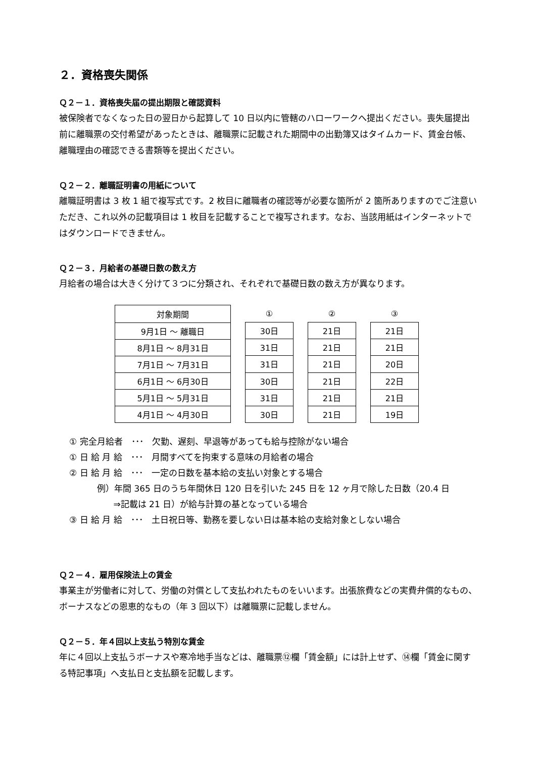２．資格喪失関係
Ｑ２－１．資格喪失届の提出期限と確認資料
被保険者でなくなった日の翌日から起算して 10 日以内に管轄のハローワークへ提出ください。喪失届提出前に離職票の交付希望があったときは、離職票に記載された期間中の出勤簿又はタイムカード、賃金台帳、離職理由の確認できる書類等を提出ください。
Ｑ２－２．離職証明書の用紙について
離職証明書は 3 枚 1 組で複写式です。2 枚目に離職者の確認等が必要な箇所が 2 箇所ありますのでご注意いただき、これ以外の記載項目は 1 枚目を記載することで複写されます。なお、当該用紙はインターネットではダウンロードできません。
Ｑ２－３．月給者の基礎日数の数え方
月給者の場合は大きく分けて３つに分類され、それぞれで基礎日数の数え方が異なります。
| 対象期間 |
| --- |
| 9月1日 ～ 離職日 |
| 8月1日 ～ 8月31日 |
| 7月1日 ～ 7月31日 |
| 6月1日 ～ 6月30日 |
| 5月1日 ～ 5月31日 |
| 4月1日 ～ 4月30日 |
| ① |
| --- |
| 30日 |
| 31日 |
| 31日 |
| 30日 |
| 31日 |
| 30日 |
| ② |
| --- |
| 21日 |
| 21日 |
| 21日 |
| 21日 |
| 21日 |
| 21日 |
| ③ |
| --- |
| 21日 |
| 21日 |
| 20日 |
| 22日 |
| 21日 |
| 19日 |
① 完全月給者　･･･　欠勤、遅刻、早退等があっても給与控除がない場合
① 日 給 月 給　･･･　月間すべてを拘束する意味の月給者の場合
② 日 給 月 給　･･･　一定の日数を基本給の支払い対象とする場合
例）年間 365 日のうち年間休日 120 日を引いた 245 日を 12 ヶ月で除した日数（20.4 日
⇒記載は 21 日）が給与計算の基となっている場合
③ 日 給 月 給　･･･　土日祝日等、勤務を要しない日は基本給の支給対象としない場合
Ｑ２－４．雇用保険法上の賃金
事業主が労働者に対して、労働の対償として支払われたものをいいます。出張旅費などの実費弁償的なもの、ボーナスなどの恩恵的なもの（年 3 回以下）は離職票に記載しません。
Ｑ２－５．年４回以上支払う特別な賃金
年に４回以上支払うボーナスや寒冷地手当などは、離職票⑫欄「賃金額」には計上せず、⑭欄「賃金に関する特記事項」へ支払日と支払額を記載します。